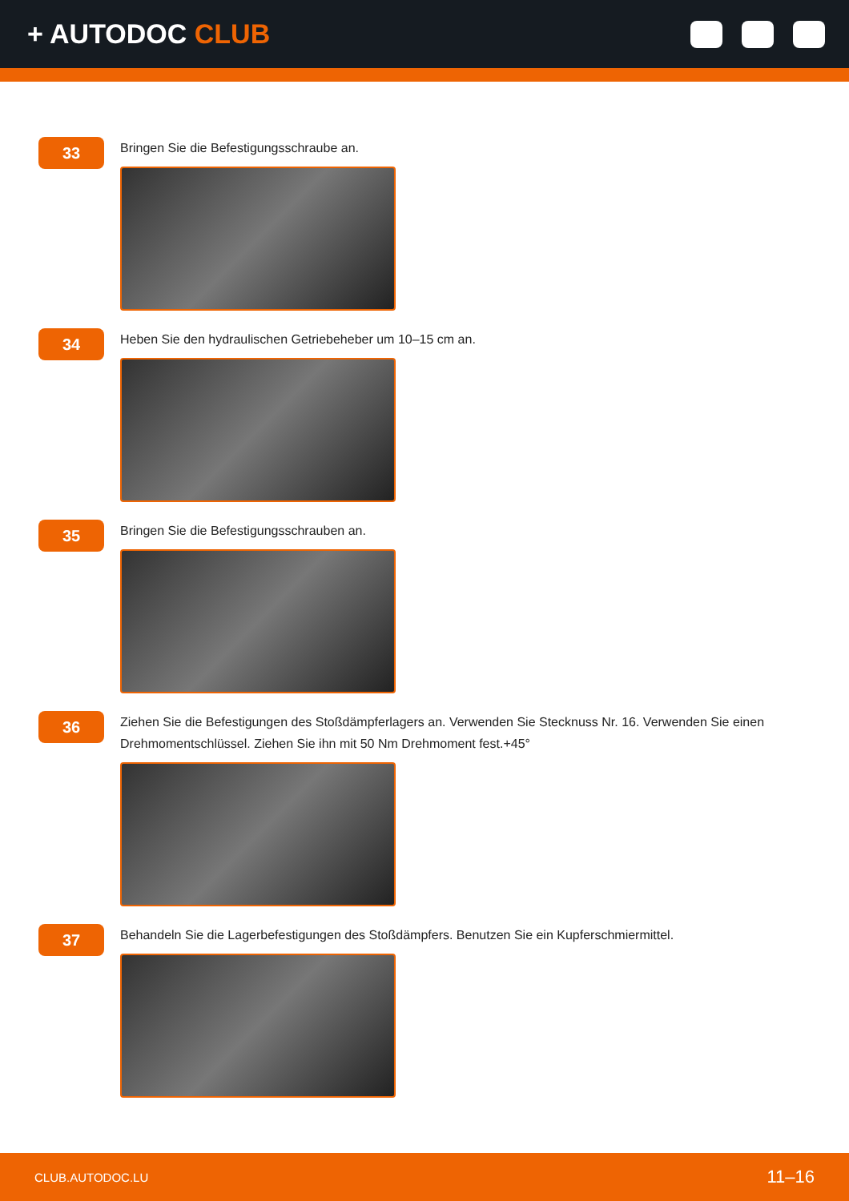+ AUTODOC CLUB
33
Bringen Sie die Befestigungsschraube an.
34
Heben Sie den hydraulischen Getriebeheber um 10–15 cm an.
35
Bringen Sie die Befestigungsschrauben an.
36
Ziehen Sie die Befestigungen des Stoßdämpferlagers an. Verwenden Sie Stecknuss Nr. 16. Verwenden Sie einen Drehmomentschlüssel. Ziehen Sie ihn mit 50 Nm Drehmoment fest.+45°
37
Behandeln Sie die Lagerbefestigungen des Stoßdämpfers. Benutzen Sie ein Kupferschmiermittel.
CLUB.AUTODOC.LU 11–16